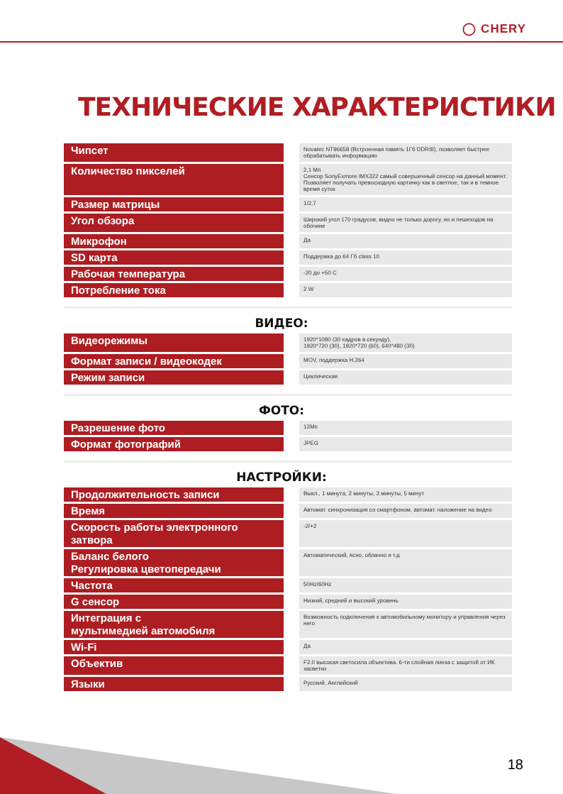◯ CHERY
ТЕХНИЧЕСКИЕ ХАРАКТЕРИСТИКИ
| Чипсет | | Novatec NT96658 (Встроенная память 1Гб DDRIII), позволяет быстрее обрабатывать информацию |
| Количество пикселей | | 2,1 Мп Сенсор SonyExmore IMX322 самый совершенный сенсор на данный момент. Позволяет получать превосходную картинку как в светлое, так и в темное время суток |
| Размер матрицы | | 1/2,7 |
| Угол обзора | | Широкий угол 170 градусов, видно не только дорогу, но и пешеходов на обочине |
| Микрофон | | Да |
| SD карта | | Поддержка до 64 Гб class 10 |
| Рабочая температура | | -20 до +50 С |
| Потребление тока | | 2 W |
ВИДЕО:
| Видеорежимы | | 1920*1080 (30 кадров в секунду), 1920*720 (30), 1920*720 (60), 640*480 (30) |
| Формат записи / видеокодек | | MOV, поддержка H.264 |
| Режим записи | | Циклическая |
ФОТО:
| Разрешение фото | | 12Мп |
| Формат фотографий | | JPEG |
НАСТРОЙКИ:
| Продолжительность записи | | Выкл., 1 минута, 2 минуты, 3 минуты, 5 минут |
| Время | | Автомат. синхронизация со смартфоном, автомат. наложение на видео |
| Скорость работы электронного затвора | | -2/+2 |
| Баланс белого Регулировка цветопередачи | | Автоматический, ясно, облачно и т.д |
| Частота | | 50Hz/60Hz |
| G сенсор | | Низкий, средний и высокий уровень |
| Интеграция с мультимедией автомобиля | | Возможность подключения к автомобильному монитору и управления через него |
| Wi-Fi | | Да |
| Объектив | | F2.0 высокая светосила объектива. 6-ти слойная линза с защитой от ИК засветки |
| Языки | | Русский, Английский |
18